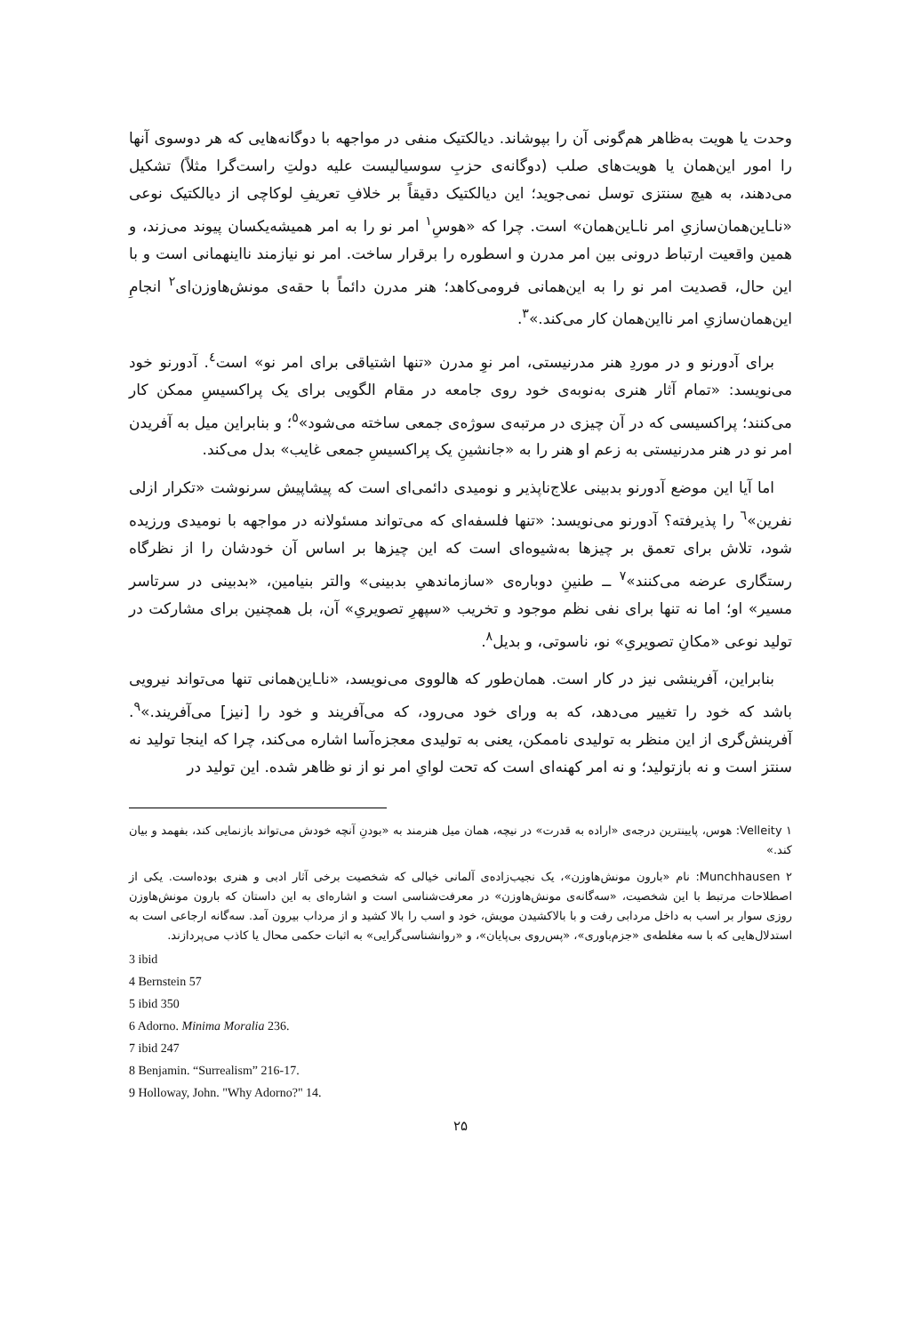وحدت یا هویت به‌ظاهر هم‌گونی آن را بپوشاند. دیالکتیک منفی در مواجهه با دوگانه‌هایی که هر دوسوی آنها را امور این‌همان یا هویت‌های صلب (دوگانه‌ی حزبِ سوسیالیست علیه دولتِ راست‌گرا مثلاً) تشکیل می‌دهند، به هیچ سنتزی توسل نمی‌جوید؛ این دیالکتیک دقیقاً بر خلافِ تعریفِ لوکاچی از دیالکتیک نوعی «ناـاین‌همان‌سازیِ امر ناـاین‌همان» است. چرا که «هوسِ<sup>۱</sup> امر نو را به امر همیشه‌یکسان پیوند می‌زند، و همین واقعیت ارتباط درونی بین امر مدرن و اسطوره را برقرار ساخت. امر نو نیازمند نااینهمانی است و با این حال، قصدیت امر نو را به این‌همانی فرومی‌کاهد؛ هنر مدرن دائماً با حقه‌ی مونش‌هاوزن‌ای<sup>۲</sup> انجامِ این‌همان‌سازیِ امر نااین‌همان کار می‌کند.»<sup>۳</sup>.
برای آدورنو و در موردِ هنر مدرنیستی، امر نوِ مدرن «تنها اشتیاقی برای امر نو» است<sup>٤</sup>. آدورنو خود می‌نویسد: «تمام آثار هنری به‌نوبه‌ی خود روی جامعه در مقام الگویی برای یک پراکسیسِ ممکن کار می‌کنند؛ پراکسیسی که در آن چیزی در مرتبه‌ی سوژه‌ی جمعی ساخته می‌شود»<sup>٥</sup>؛ و بنابراین میل به آفریدن امر نو در هنر مدرنیستی به زعم او هنر را به «جانشینِ یک پراکسیسِ جمعی غایب» بدل می‌کند.
اما آیا این موضع آدورنو بدبینی علاج‌ناپذیر و نومیدی دائمی‌ای است که پیشاپیش سرنوشت «تکرار ازلی نفرین»<sup>٦</sup> را پذیرفته؟ آدورنو می‌نویسد: «تنها فلسفه‌ای که می‌تواند مسئولانه در مواجهه با نومیدی ورزیده شود، تلاش برای تعمق بر چیزها به‌شیوه‌ای است که این چیزها بر اساس آن خودشان را از نظرگاه رستگاری عرضه می‌کنند»<sup>۷</sup> ــ طنینِ دوباره‌ی «سازماندهیِ بدبینی» والتر بنیامین، «بدبینی در سرتاسر مسیر» او؛ اما نه تنها برای نفی نظم موجود و تخریب «سپهرِ تصویریِ» آن، بل همچنین برای مشارکت در تولید نوعی «مکانِ تصویریِ» نو، ناسوتی، و بدیل<sup>۸</sup>.
بنابراین، آفرینشی نیز در کار است. همان‌طور که هالووی می‌نویسد، «ناـاین‌همانی تنها می‌تواند نیرویی باشد که خود را تغییر می‌دهد، که به ورای خود می‌رود، که می‌آفریند و خود را [نیز] می‌آفریند.»<sup>۹</sup>. آفرینش‌گری از این منظر به تولیدی ناممکن، یعنی به تولیدی معجزه‌آسا اشاره می‌کند، چرا که اینجا تولید نه سنتز است و نه بازتولید؛ و نه امر کهنه‌ای است که تحت لوایِ امر نو از نو ظاهر شده. این تولید در
۱ Velleity: هوس، پایینترین درجه‌ی «اراده به قدرت» در نیچه، همان میل هنرمند به «بودنِ آنچه خودش می‌تواند بازنمایی کند، بفهمد و بیان کند.»
۲ Munchhausen: نام «بارون مونش‌هاوزن»، یک نجیب‌زاده‌ی آلمانی خیالی که شخصیت برخی آثار ادبی و هنری بوده‌است. یکی از اصطلاحات مرتبط با این شخصیت، «سه‌گانه‌ی مونش‌هاوزن» در معرفت‌شناسی است و اشاره‌ای به این داستان که بارون مونش‌هاوزن روزی سوار بر اسب به داخل مردابی رفت و با بالاکشیدن مویش، خود و اسب را بالا کشید و از مرداب بیرون آمد. سه‌گانه ارجاعی است به استدلال‌هایی که با سه مغلطه‌ی «جزم‌باوری»، «پس‌روی بی‌پایان»، و «روانشناسی‌گرایی» به اثبات حکمی محال یا کاذب می‌پردازند.
3 ibid
4 Bernstein 57
5 ibid 350
6 Adorno. Minima Moralia 236.
7 ibid 247
8 Benjamin. “Surrealism” 216-17.
9 Holloway, John. "Why Adorno?" 14.
۲۵